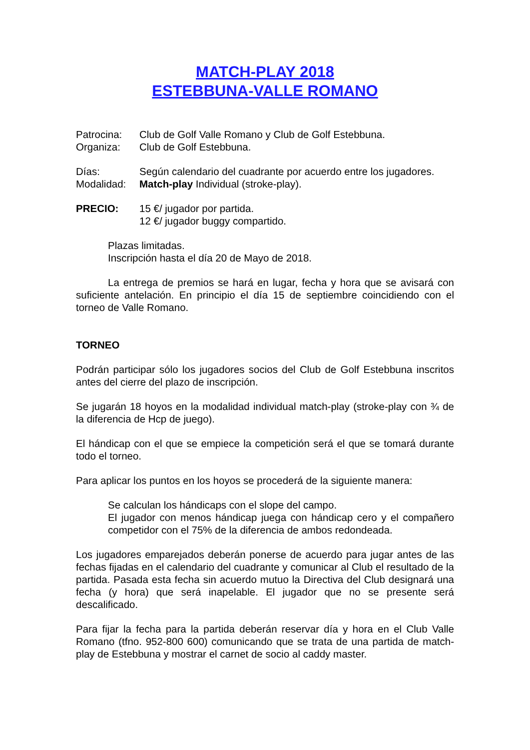MATCH-PLAY 2018
ESTEBBUNA-VALLE ROMANO
Patrocina: Club de Golf Valle Romano y Club de Golf Estebbuna.
Organiza: Club de Golf Estebbuna.
Días: Según calendario del cuadrante por acuerdo entre los jugadores.
Modalidad: Match-play Individual (stroke-play).
PRECIO: 15 €/ jugador por partida.
12 €/ jugador buggy compartido.
Plazas limitadas.
Inscripción hasta el día 20 de Mayo de 2018.
La entrega de premios se hará en lugar, fecha y hora que se avisará con suficiente antelación. En principio el día 15 de septiembre coincidiendo con el torneo de Valle Romano.
TORNEO
Podrán participar sólo los jugadores socios del Club de Golf Estebbuna inscritos antes del cierre del plazo de inscripción.
Se jugarán 18 hoyos en la modalidad individual match-play (stroke-play con ¾ de la diferencia de Hcp de juego).
El hándicap con el que se empiece la competición será el que se tomará durante todo el torneo.
Para aplicar los puntos en los hoyos se procederá de la siguiente manera:
Se calculan los hándicaps con el slope del campo.
El jugador con menos hándicap juega con hándicap cero y el compañero competidor con el 75% de la diferencia de ambos redondeada.
Los jugadores emparejados deberán ponerse de acuerdo para jugar antes de las fechas fijadas en el calendario del cuadrante y comunicar al Club el resultado de la partida. Pasada esta fecha sin acuerdo mutuo la Directiva del Club designará una fecha (y hora) que será inapelable. El jugador que no se presente será descalificado.
Para fijar la fecha para la partida deberán reservar día y hora en el Club Valle Romano (tfno. 952-800 600) comunicando que se trata de una partida de match-play de Estebbuna y mostrar el carnet de socio al caddy master.